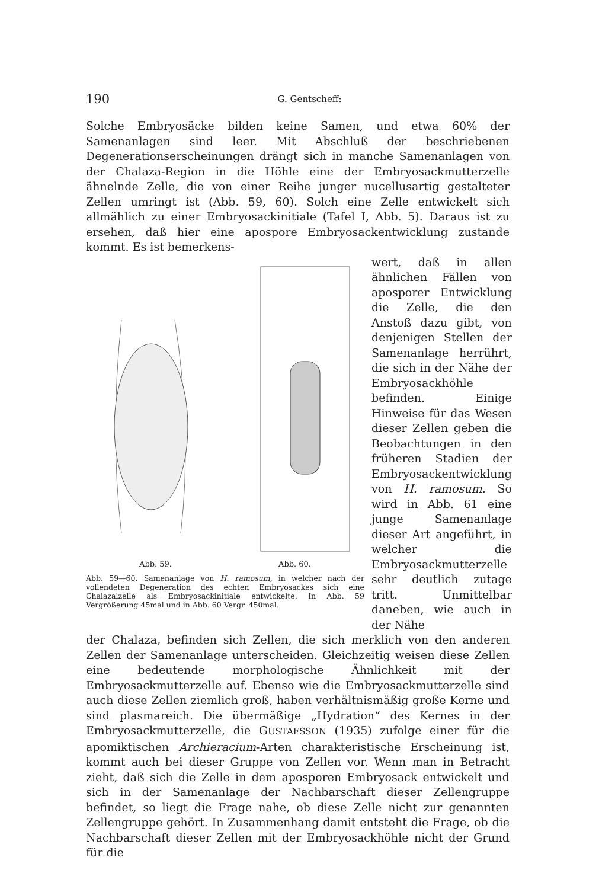190 G. Gentscheff:
Solche Embryosäcke bilden keine Samen, und etwa 60% der Samenanlagen sind leer. Mit Abschluß der beschriebenen Degenerationserscheinungen drängt sich in manche Samenanlagen von der Chalaza-Region in die Höhle eine der Embryosackmutterzelle ähnelnde Zelle, die von einer Reihe junger nucellusartig gestalteter Zellen umringt ist (Abb. 59, 60). Solch eine Zelle entwickelt sich allmählich zu einer Embryosackinitiale (Tafel I, Abb. 5). Daraus ist zu ersehen, daß hier eine apospore Embryosackentwicklung zustande kommt. Es ist bemerkens-
Abb. 59. Abb. 60.
Abb. 59—60. Samenanlage von H. ramosum, in welcher nach der vollendeten Degeneration des echten Embryosackes sich eine Chalazalzelle als Embryosackinitiale entwickelte. In Abb. 59 Vergrößerung 45mal und in Abb. 60 Vergr. 450mal.
wert, daß in allen ähnlichen Fällen von aposporer Entwicklung die Zelle, die den Anstoß dazu gibt, von denjenigen Stellen der Samenanlage herrührt, die sich in der Nähe der Embryosackhöhle befinden. Einige Hinweise für das Wesen dieser Zellen geben die Beobachtungen in den früheren Stadien der Embryosackentwicklung von H. ramosum. So wird in Abb. 61 eine junge Samenanlage dieser Art angeführt, in welcher die Embryosackmutterzelle sehr deutlich zutage tritt. Unmittelbar daneben, wie auch in der Nähe
der Chalaza, befinden sich Zellen, die sich merklich von den anderen Zellen der Samenanlage unterscheiden. Gleichzeitig weisen diese Zellen eine bedeutende morphologische Ähnlichkeit mit der Embryosackmutterzelle auf. Ebenso wie die Embryosackmutterzelle sind auch diese Zellen ziemlich groß, haben verhältnismäßig große Kerne und sind plasmareich. Die übermäßige „Hydration“ des Kernes in der Embryosackmutterzelle, die GUSTAFSSON (1935) zufolge einer für die apomiktischen Archieracium-Arten charakteristische Erscheinung ist, kommt auch bei dieser Gruppe von Zellen vor. Wenn man in Betracht zieht, daß sich die Zelle in dem aposporen Embryosack entwickelt und sich in der Samenanlage der Nachbarschaft dieser Zellengruppe befindet, so liegt die Frage nahe, ob diese Zelle nicht zur genannten Zellengruppe gehört. In Zusammenhang damit entsteht die Frage, ob die Nachbarschaft dieser Zellen mit der Embryosackhöhle nicht der Grund für die